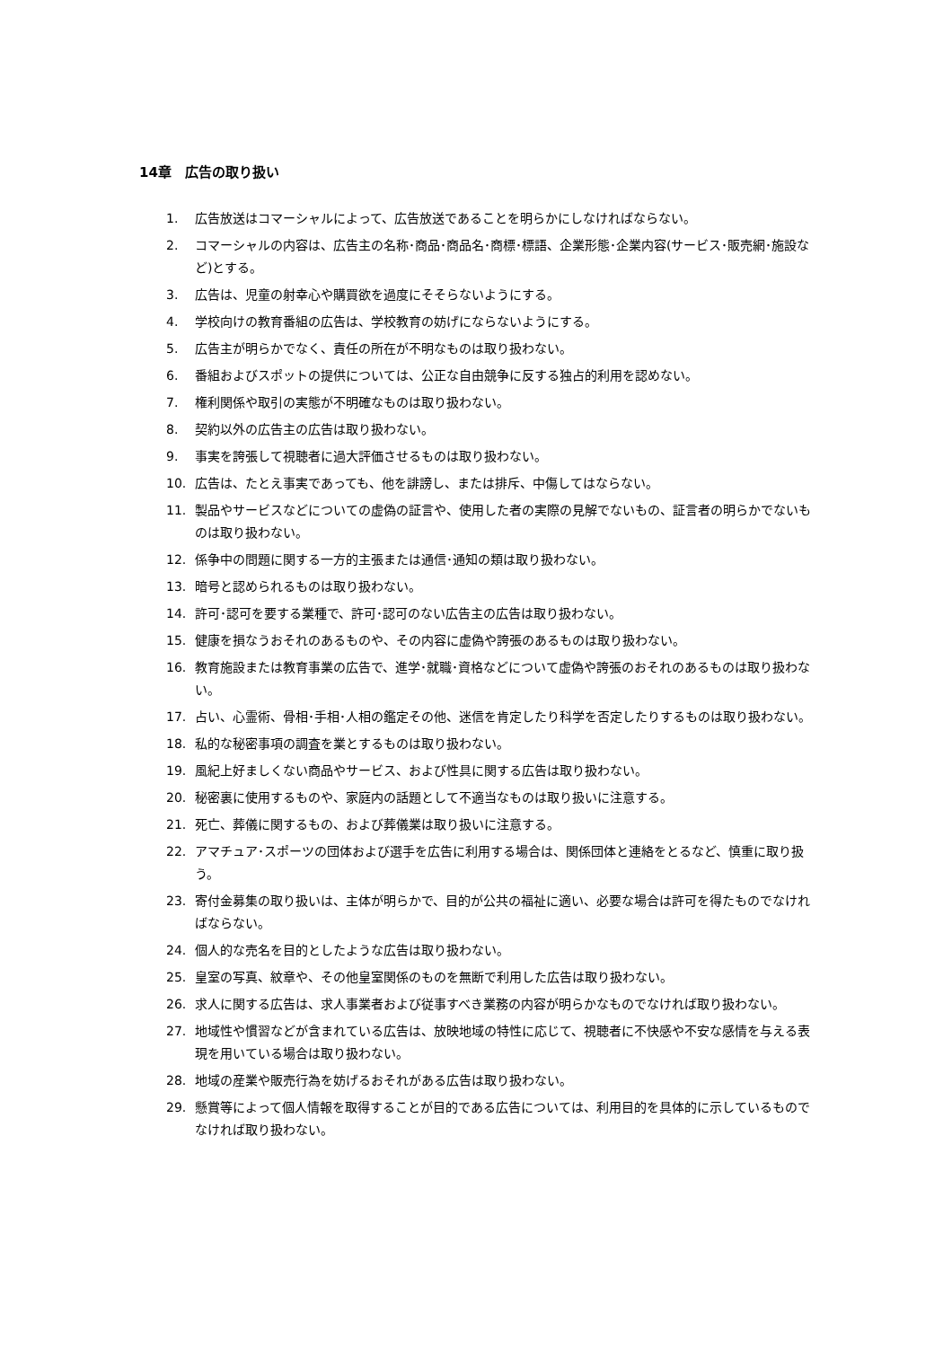14章　広告の取り扱い
1. 広告放送はコマーシャルによって、広告放送であることを明らかにしなければならない。
2. コマーシャルの内容は、広告主の名称･商品･商品名･商標･標語、企業形態･企業内容(サービス･販売網･施設など)とする。
3. 広告は、児童の射幸心や購買欲を過度にそそらないようにする。
4. 学校向けの教育番組の広告は、学校教育の妨げにならないようにする。
5. 広告主が明らかでなく、責任の所在が不明なものは取り扱わない。
6. 番組およびスポットの提供については、公正な自由競争に反する独占的利用を認めない。
7. 権利関係や取引の実態が不明確なものは取り扱わない。
8. 契約以外の広告主の広告は取り扱わない。
9. 事実を誇張して視聴者に過大評価させるものは取り扱わない。
10. 広告は、たとえ事実であっても、他を誹謗し、または排斥、中傷してはならない。
11. 製品やサービスなどについての虚偽の証言や、使用した者の実際の見解でないもの、証言者の明らかでないものは取り扱わない。
12. 係争中の問題に関する一方的主張または通信･通知の類は取り扱わない。
13. 暗号と認められるものは取り扱わない。
14. 許可･認可を要する業種で、許可･認可のない広告主の広告は取り扱わない。
15. 健康を損なうおそれのあるものや、その内容に虚偽や誇張のあるものは取り扱わない。
16. 教育施設または教育事業の広告で、進学･就職･資格などについて虚偽や誇張のおそれのあるものは取り扱わない。
17. 占い、心霊術、骨相･手相･人相の鑑定その他、迷信を肯定したり科学を否定したりするものは取り扱わない。
18. 私的な秘密事項の調査を業とするものは取り扱わない。
19. 風紀上好ましくない商品やサービス、および性具に関する広告は取り扱わない。
20. 秘密裏に使用するものや、家庭内の話題として不適当なものは取り扱いに注意する。
21. 死亡、葬儀に関するもの、および葬儀業は取り扱いに注意する。
22. アマチュア･スポーツの団体および選手を広告に利用する場合は、関係団体と連絡をとるなど、慎重に取り扱う。
23. 寄付金募集の取り扱いは、主体が明らかで、目的が公共の福祉に適い、必要な場合は許可を得たものでなければならない。
24. 個人的な売名を目的としたような広告は取り扱わない。
25. 皇室の写真、紋章や、その他皇室関係のものを無断で利用した広告は取り扱わない。
26. 求人に関する広告は、求人事業者および従事すべき業務の内容が明らかなものでなければ取り扱わない。
27. 地域性や慣習などが含まれている広告は、放映地域の特性に応じて、視聴者に不快感や不安な感情を与える表現を用いている場合は取り扱わない。
28. 地域の産業や販売行為を妨げるおそれがある広告は取り扱わない。
29. 懸賞等によって個人情報を取得することが目的である広告については、利用目的を具体的に示しているものでなければ取り扱わない。